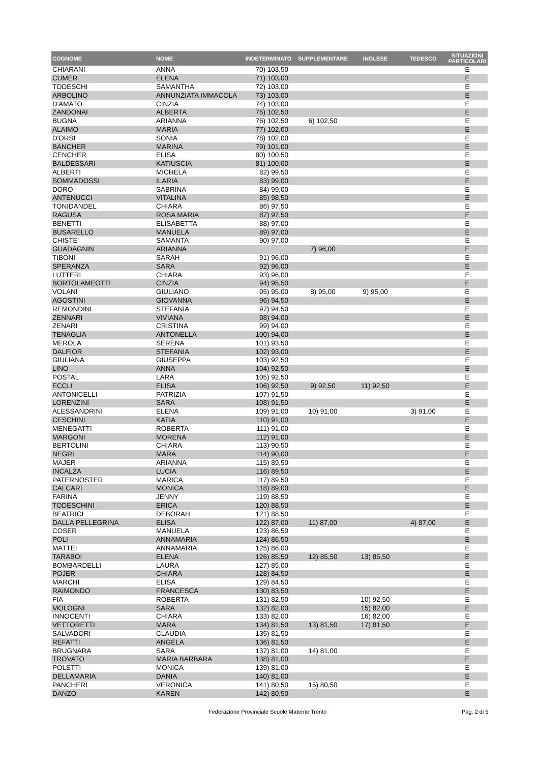| COGNOME | NOME | INDETERMINATO | SUPPLEMENTARE | INGLESE | TEDESCO | SITUAZIONI PARTICOLARI |
| --- | --- | --- | --- | --- | --- | --- |
| CHIARANI | ANNA | 70) 103,50 | | | | E |
| CUMER | ELENA | 71) 103,00 | | | | E |
| TODESCHI | SAMANTHA | 72) 103,00 | | | | E |
| ARBOLINO | ANNUNZIATA IMMACOLA | 73) 103,00 | | | | E |
| D'AMATO | CINZIA | 74) 103,00 | | | | E |
| ZANDONAI | ALBERTA | 75) 102,50 | | | | E |
| BUGNA | ARIANNA | 76) 102,50 | 6) 102,50 | | | E |
| ALAIMO | MARIA | 77) 102,00 | | | | E |
| D'ORSI | SONIA | 78) 102,00 | | | | E |
| BANCHER | MARINA | 79) 101,00 | | | | E |
| CENCHER | ELISA | 80) 100,50 | | | | E |
| BALDESSARI | KATIUSCIA | 81) 100,00 | | | | E |
| ALBERTI | MICHELA | 82) 99,50 | | | | E |
| SOMMADOSSI | ILARIA | 83) 99,00 | | | | E |
| DORO | SABRINA | 84) 99,00 | | | | E |
| ANTENUCCI | VITALINA | 85) 98,50 | | | | E |
| TONIDANDEL | CHIARA | 86) 97,50 | | | | E |
| RAGUSA | ROSA MARIA | 87) 97,50 | | | | E |
| BENETTI | ELISABETTA | 88) 97,00 | | | | E |
| BUSARELLO | MANUELA | 89) 97,00 | | | | E |
| CHISTE' | SAMANTA | 90) 97,00 | | | | E |
| GUADAGNIN | ARIANNA | | 7) 96,00 | | | E |
| TIBONI | SARAH | 91) 96,00 | | | | E |
| SPERANZA | SARA | 92) 96,00 | | | | E |
| LUTTERI | CHIARA | 93) 96,00 | | | | E |
| BORTOLAMEOTTI | CINZIA | 94) 95,50 | | | | E |
| VOLANI | GIULIANO | 95) 95,00 | 8) 95,00 | 9) 95,00 | | E |
| AGOSTINI | GIOVANNA | 96) 94,50 | | | | E |
| REMONDINI | STEFANIA | 97) 94,50 | | | | E |
| ZENNARI | VIVIANA | 98) 94,00 | | | | E |
| ZENARI | CRISTINA | 99) 94,00 | | | | E |
| TENAGLIA | ANTONELLA | 100) 94,00 | | | | E |
| MEROLA | SERENA | 101) 93,50 | | | | E |
| DALFIOR | STEFANIA | 102) 93,00 | | | | E |
| GIULIANA | GIUSEPPA | 103) 92,50 | | | | E |
| LINO | ANNA | 104) 92,50 | | | | E |
| POSTAL | LARA | 105) 92,50 | | | | E |
| ECCLI | ELISA | 106) 92,50 | 9) 92,50 | 11) 92,50 | | E |
| ANTONICELLI | PATRIZIA | 107) 91,50 | | | | E |
| LORENZINI | SARA | 108) 91,50 | | | | E |
| ALESSANDRINI | ELENA | 109) 91,00 | 10) 91,00 | | 3) 91,00 | E |
| CESCHINI | KATIA | 110) 91,00 | | | | E |
| MENEGATTI | ROBERTA | 111) 91,00 | | | | E |
| MARGONI | MORENA | 112) 91,00 | | | | E |
| BERTOLINI | CHIARA | 113) 90,50 | | | | E |
| NEGRI | MARA | 114) 90,00 | | | | E |
| MAJER | ARIANNA | 115) 89,50 | | | | E |
| INCALZA | LUCIA | 116) 89,50 | | | | E |
| PATERNOSTER | MARICA | 117) 89,50 | | | | E |
| CALCARI | MONICA | 118) 89,00 | | | | E |
| FARINA | JENNY | 119) 88,50 | | | | E |
| TODESCHINI | ERICA | 120) 88,50 | | | | E |
| BEATRICI | DEBORAH | 121) 88,50 | | | | E |
| DALLA PELLEGRINA | ELISA | 122) 87,00 | 11) 87,00 | | 4) 87,00 | E |
| COSER | MANUELA | 123) 86,50 | | | | E |
| POLI | ANNAMARIA | 124) 86,50 | | | | E |
| MATTEI | ANNAMARIA | 125) 86,00 | | | | E |
| TARABOI | ELENA | 126) 85,50 | 12) 85,50 | 13) 85,50 | | E |
| BOMBARDELLI | LAURA | 127) 85,00 | | | | E |
| POJER | CHIARA | 128) 84,50 | | | | E |
| MARCHI | ELISA | 129) 84,50 | | | | E |
| RAIMONDO | FRANCESCA | 130) 83,50 | | | | E |
| FIA | ROBERTA | 131) 82,50 | | 10) 92,50 | | E |
| MOLOGNI | SARA | 132) 82,00 | | 15) 82,00 | | E |
| INNOCENTI | CHIARA | 133) 82,00 | | 16) 82,00 | | E |
| VETTORETTI | MARA | 134) 81,50 | 13) 81,50 | 17) 81,50 | | E |
| SALVADORI | CLAUDIA | 135) 81,50 | | | | E |
| REFATTI | ANGELA | 136) 81,50 | | | | E |
| BRUGNARA | SARA | 137) 81,00 | 14) 81,00 | | | E |
| TROVATO | MARIA BARBARA | 138) 81,00 | | | | E |
| POLETTI | MONICA | 139) 81,00 | | | | E |
| DELLAMARIA | DANIA | 140) 81,00 | | | | E |
| PANCHERI | VERONICA | 141) 80,50 | 15) 80,50 | | | E |
| DANZO | KAREN | 142) 80,50 | | | | E |
Federazione Provinciale Scuole Materne Trento Pag. 2 di 5